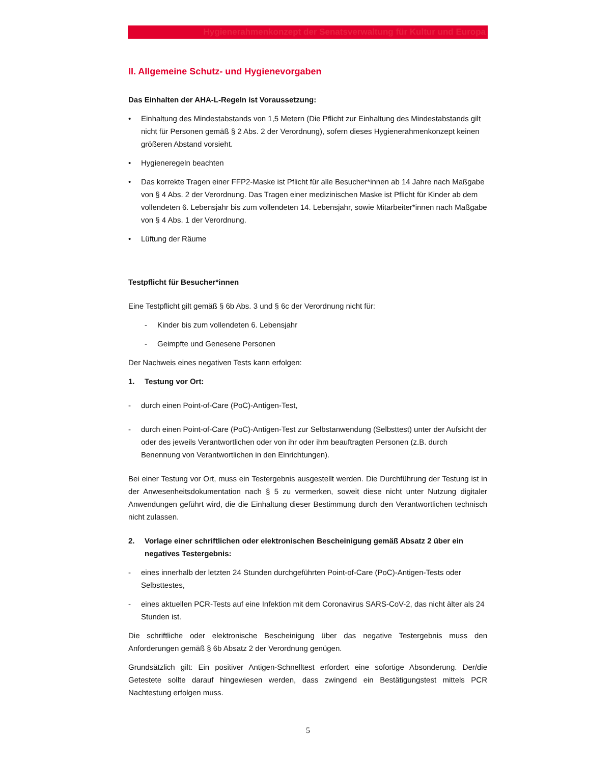Hygienerahmenkonzept der Senatsverwaltung für Kultur und Europa
II. Allgemeine Schutz- und Hygienevorgaben
Das Einhalten der AHA-L-Regeln ist Voraussetzung:
• Einhaltung des Mindestabstands von 1,5 Metern (Die Pflicht zur Einhaltung des Mindestabstands gilt nicht für Personen gemäß § 2 Abs. 2 der Verordnung), sofern dieses Hygienerahmenkonzept keinen größeren Abstand vorsieht.
• Hygieneregeln beachten
• Das korrekte Tragen einer FFP2-Maske ist Pflicht für alle Besucher*innen ab 14 Jahre nach Maßgabe von § 4 Abs. 2 der Verordnung. Das Tragen einer medizinischen Maske ist Pflicht für Kinder ab dem vollendeten 6. Lebensjahr bis zum vollendeten 14. Lebensjahr, sowie Mitarbeiter*innen nach Maßgabe von § 4 Abs. 1 der Verordnung.
• Lüftung der Räume
Testpflicht für Besucher*innen
Eine Testpflicht gilt gemäß § 6b Abs. 3 und § 6c der Verordnung nicht für:
- Kinder bis zum vollendeten 6. Lebensjahr
- Geimpfte und Genesene Personen
Der Nachweis eines negativen Tests kann erfolgen:
1. Testung vor Ort:
- durch einen Point-of-Care (PoC)-Antigen-Test,
- durch einen Point-of-Care (PoC)-Antigen-Test zur Selbstanwendung (Selbsttest) unter der Aufsicht der oder des jeweils Verantwortlichen oder von ihr oder ihm beauftragten Personen (z.B. durch Benennung von Verantwortlichen in den Einrichtungen).
Bei einer Testung vor Ort, muss ein Testergebnis ausgestellt werden. Die Durchführung der Testung ist in der Anwesenheitsdokumentation nach § 5 zu vermerken, soweit diese nicht unter Nutzung digitaler Anwendungen geführt wird, die die Einhaltung dieser Bestimmung durch den Verantwortlichen technisch nicht zulassen.
2. Vorlage einer schriftlichen oder elektronischen Bescheinigung gemäß Absatz 2 über ein negatives Testergebnis:
- eines innerhalb der letzten 24 Stunden durchgeführten Point-of-Care (PoC)-Antigen-Tests oder Selbsttestes,
- eines aktuellen PCR-Tests auf eine Infektion mit dem Coronavirus SARS-CoV-2, das nicht älter als 24 Stunden ist.
Die schriftliche oder elektronische Bescheinigung über das negative Testergebnis muss den Anforderungen gemäß § 6b Absatz 2 der Verordnung genügen.
Grundsätzlich gilt: Ein positiver Antigen-Schnelltest erfordert eine sofortige Absonderung. Der/die Getestete sollte darauf hingewiesen werden, dass zwingend ein Bestätigungstest mittels PCR Nachtestung erfolgen muss.
5